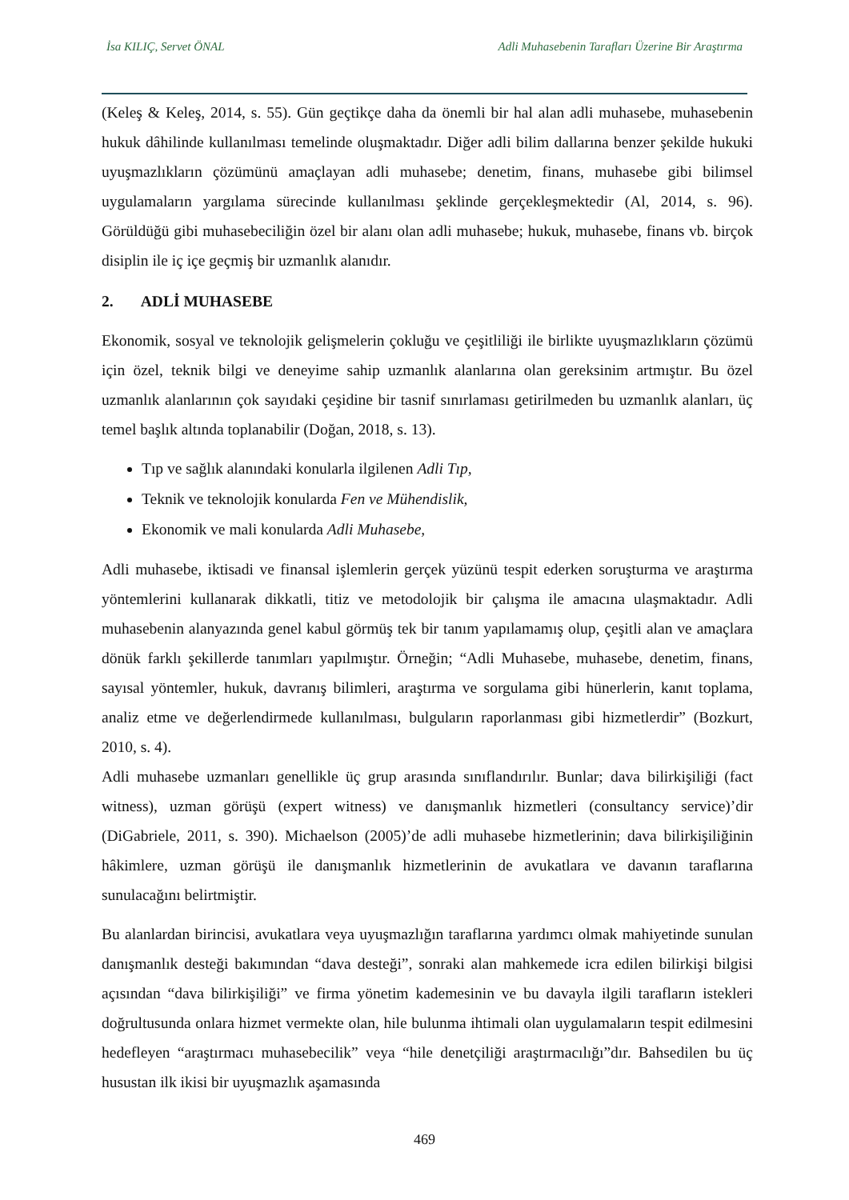İsa KILIÇ, Servet ÖNAL Adli Muhasebenin Tarafları Üzerine Bir Araştırma
(Keleş & Keleş, 2014, s. 55). Gün geçtikçe daha da önemli bir hal alan adli muhasebe, muhasebenin hukuk dâhilinde kullanılması temelinde oluşmaktadır. Diğer adli bilim dallarına benzer şekilde hukuki uyuşmazlıkların çözümünü amaçlayan adli muhasebe; denetim, finans, muhasebe gibi bilimsel uygulamaların yargılama sürecinde kullanılması şeklinde gerçekleşmektedir (Al, 2014, s. 96). Görüldüğü gibi muhasebeciliğin özel bir alanı olan adli muhasebe; hukuk, muhasebe, finans vb. birçok disiplin ile iç içe geçmiş bir uzmanlık alanıdır.
2. ADLİ MUHASEBE
Ekonomik, sosyal ve teknolojik gelişmelerin çokluğu ve çeşitliliği ile birlikte uyuşmazlıkların çözümü için özel, teknik bilgi ve deneyime sahip uzmanlık alanlarına olan gereksinim artmıştır. Bu özel uzmanlık alanlarının çok sayıdaki çeşidine bir tasnif sınırlaması getirilmeden bu uzmanlık alanları, üç temel başlık altında toplanabilir (Doğan, 2018, s. 13).
Tıp ve sağlık alanındaki konularla ilgilenen Adli Tıp,
Teknik ve teknolojik konularda Fen ve Mühendislik,
Ekonomik ve mali konularda Adli Muhasebe,
Adli muhasebe, iktisadi ve finansal işlemlerin gerçek yüzünü tespit ederken soruşturma ve araştırma yöntemlerini kullanarak dikkatli, titiz ve metodolojik bir çalışma ile amacına ulaşmaktadır. Adli muhasebenin alanyazında genel kabul görmüş tek bir tanım yapılamamış olup, çeşitli alan ve amaçlara dönük farklı şekillerde tanımları yapılmıştır. Örneğin; “Adli Muhasebe, muhasebe, denetim, finans, sayısal yöntemler, hukuk, davranış bilimleri, araştırma ve sorgulama gibi hünerlerin, kanıt toplama, analiz etme ve değerlendirmede kullanılması, bulguların raporlanması gibi hizmetlerdir” (Bozkurt, 2010, s. 4).
Adli muhasebe uzmanları genellikle üç grup arasında sınıflandırılır. Bunlar; dava bilirkişiliği (fact witness), uzman görüşü (expert witness) ve danışmanlık hizmetleri (consultancy service)’dir (DiGabriele, 2011, s. 390). Michaelson (2005)’de adli muhasebe hizmetlerinin; dava bilirkişiliğinin hâkimlere, uzman görüşü ile danışmanlık hizmetlerinin de avukatlara ve davanın taraflarına sunulacağını belirtmiştir.
Bu alanlardan birincisi, avukatlara veya uyuşmazlığın taraflarına yardımcı olmak mahiyetinde sunulan danışmanlık desteği bakımından “dava desteği”, sonraki alan mahkemede icra edilen bilirkişi bilgisi açısından “dava bilirkişiliği” ve firma yönetim kademesinin ve bu davayla ilgili tarafların istekleri doğrultusunda onlara hizmet vermekte olan, hile bulunma ihtimali olan uygulamaların tespit edilmesini hedefleyen “araştırmacı muhasebecilik” veya “hile denetçiliği araştırmacılığı”dır. Bahsedilen bu üç husustan ilk ikisi bir uyuşmazlık aşamasında
469